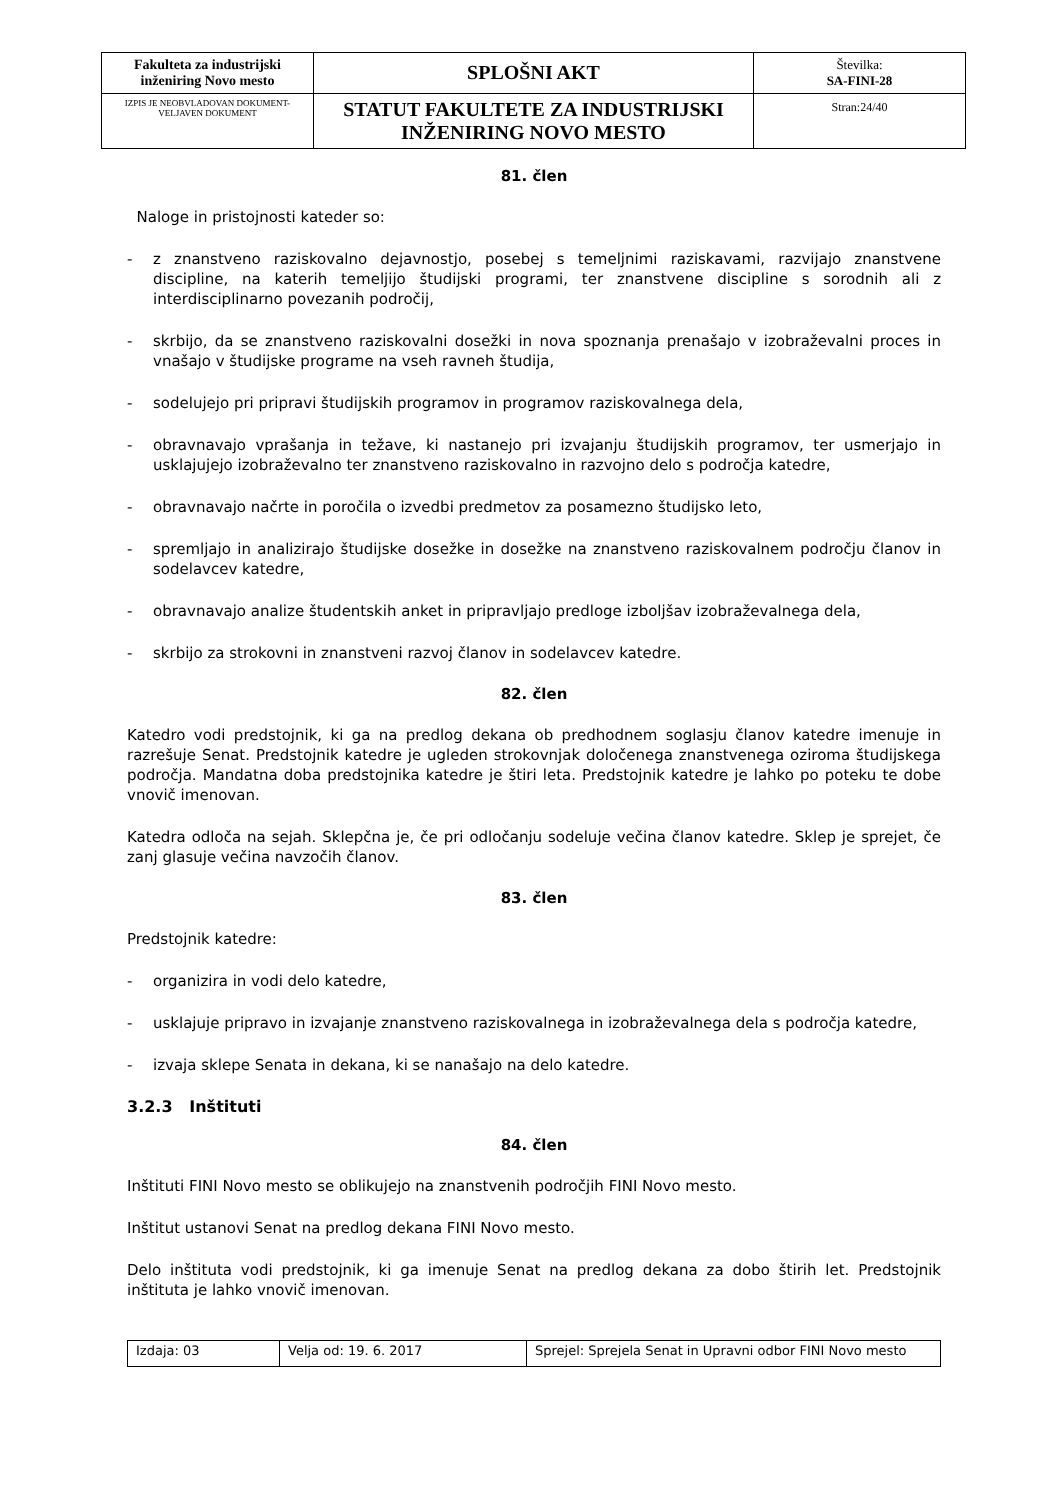| Fakulteta za industrijski inženiring Novo mesto | SPLOŠNI AKT | Številka: SA-FINI-28 |
| IZPIS JE NEOBVLADOVAN DOKUMENT-VELJAVEN DOKUMENT | STATUT FAKULTETE ZA INDUSTRIJSKI INŽENIRING NOVO MESTO | Stran:24/40 |
81. člen
Naloge in pristojnosti kateder so:
- z znanstveno raziskovalno dejavnostjo, posebej s temeljnimi raziskavami, razvijajo znanstvene discipline, na katerih temeljijo študijski programi, ter znanstvene discipline s sorodnih ali z interdisciplinarno povezanih področij,
- skrbijo, da se znanstveno raziskovalni dosežki in nova spoznanja prenašajo v izobraževalni proces in vnašajo v študijske programe na vseh ravneh študija,
- sodelujejo pri pripravi študijskih programov in programov raziskovalnega dela,
- obravnavajo vprašanja in težave, ki nastanejo pri izvajanju študijskih programov, ter usmerjajo in usklajujejo izobraževalno ter znanstveno raziskovalno in razvojno delo s področja katedre,
- obravnavajo načrte in poročila o izvedbi predmetov za posamezno študijsko leto,
- spremljajo in analizirajo študijske dosežke in dosežke na znanstveno raziskovalnem področju članov in sodelavcev katedre,
- obravnavajo analize študentskih anket in pripravljajo predloge izboljšav izobraževalnega dela,
- skrbijo za strokovni in znanstveni razvoj članov in sodelavcev katedre.
82. člen
Katedro vodi predstojnik, ki ga na predlog dekana ob predhodnem soglasju članov katedre imenuje in razrešuje Senat. Predstojnik katedre je ugleden strokovnjak določenega znanstvenega oziroma študijskega področja. Mandatna doba predstojnika katedre je štiri leta. Predstojnik katedre je lahko po poteku te dobe vnovič imenovan.
Katedra odloča na sejah. Sklepčna je, če pri odločanju sodeluje večina članov katedre. Sklep je sprejet, če zanj glasuje večina navzočih članov.
83. člen
Predstojnik katedre:
- organizira in vodi delo katedre,
- usklajuje pripravo in izvajanje znanstveno raziskovalnega in izobraževalnega dela s področja katedre,
- izvaja sklepe Senata in dekana, ki se nanašajo na delo katedre.
3.2.3 Inštituti
84. člen
Inštituti FINI Novo mesto se oblikujejo na znanstvenih področjih FINI Novo mesto.
Inštitut ustanovi Senat na predlog dekana FINI Novo mesto.
Delo inštituta vodi predstojnik, ki ga imenuje Senat na predlog dekana za dobo štirih let. Predstojnik inštituta je lahko vnovič imenovan.
| Izdaja: 03 | Velja od: 19. 6. 2017 | Sprejel: Sprejela Senat in Upravni odbor FINI Novo mesto |